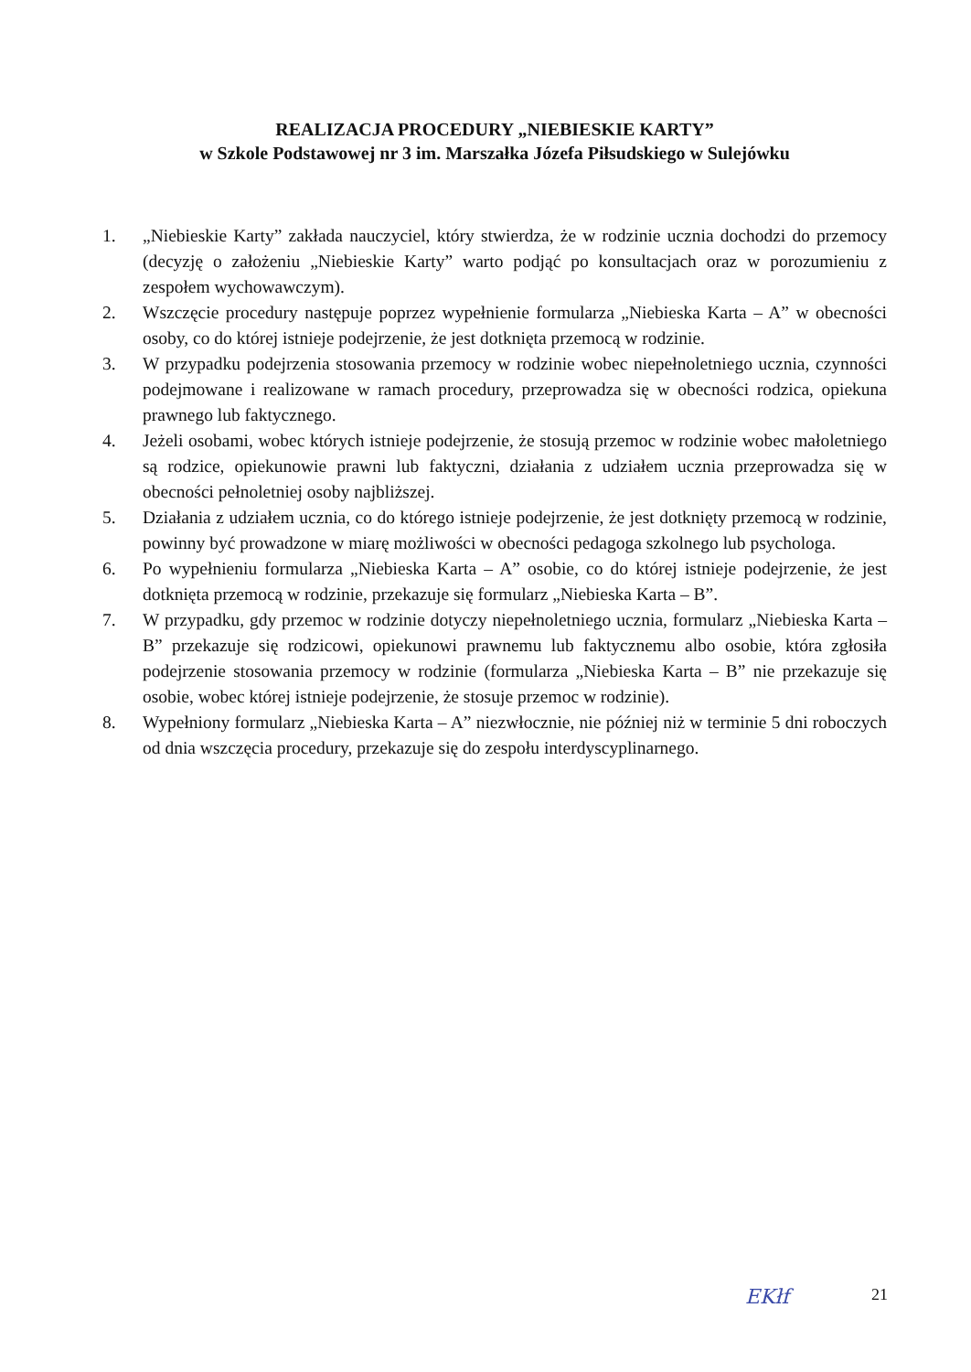REALIZACJA PROCEDURY „NIEBIESKIE KARTY”
w Szkole Podstawowej nr 3 im. Marszałka Józefa Piłsudskiego w Sulejówku
1. „Niebieskie Karty” zakłada nauczyciel, który stwierdza, że w rodzinie ucznia dochodzi do przemocy (decyzję o założeniu „Niebieskie Karty” warto podjąć po konsultacjach oraz w porozumieniu z zespołem wychowawczym).
2. Wszczęcie procedury następuje poprzez wypełnienie formularza „Niebieska Karta – A” w obecności osoby, co do której istnieje podejrzenie, że jest dotknięta przemocą w rodzinie.
3. W przypadku podejrzenia stosowania przemocy w rodzinie wobec niepełnoletniego ucznia, czynności podejmowane i realizowane w ramach procedury, przeprowadza się w obecności rodzica, opiekuna prawnego lub faktycznego.
4. Jeżeli osobami, wobec których istnieje podejrzenie, że stosują przemoc w rodzinie wobec małoletniego są rodzice, opiekunowie prawni lub faktyczni, działania z udziałem ucznia przeprowadza się w obecności pełnoletniej osoby najbliższej.
5. Działania z udziałem ucznia, co do którego istnieje podejrzenie, że jest dotknięty przemocą w rodzinie, powinny być prowadzone w miarę możliwości w obecności pedagoga szkolnego lub psychologa.
6. Po wypełnieniu formularza „Niebieska Karta – A” osobie, co do której istnieje podejrzenie, że jest dotknięta przemocą w rodzinie, przekazuje się formularz „Niebieska Karta – B”.
7. W przypadku, gdy przemoc w rodzinie dotyczy niepełnoletniego ucznia, formularz „Niebieska Karta – B” przekazuje się rodzicowi, opiekunowi prawnemu lub faktycznemu albo osobie, która zgłosiła podejrzenie stosowania przemocy w rodzinie (formularza „Niebieska Karta – B” nie przekazuje się osobie, wobec której istnieje podejrzenie, że stosuje przemoc w rodzinie).
8. Wypełniony formularz „Niebieska Karta – A” niezwłocznie, nie później niż w terminie 5 dni roboczych od dnia wszczęcia procedury, przekazuje się do zespołu interdyscyplinarnego.
EKłf 21